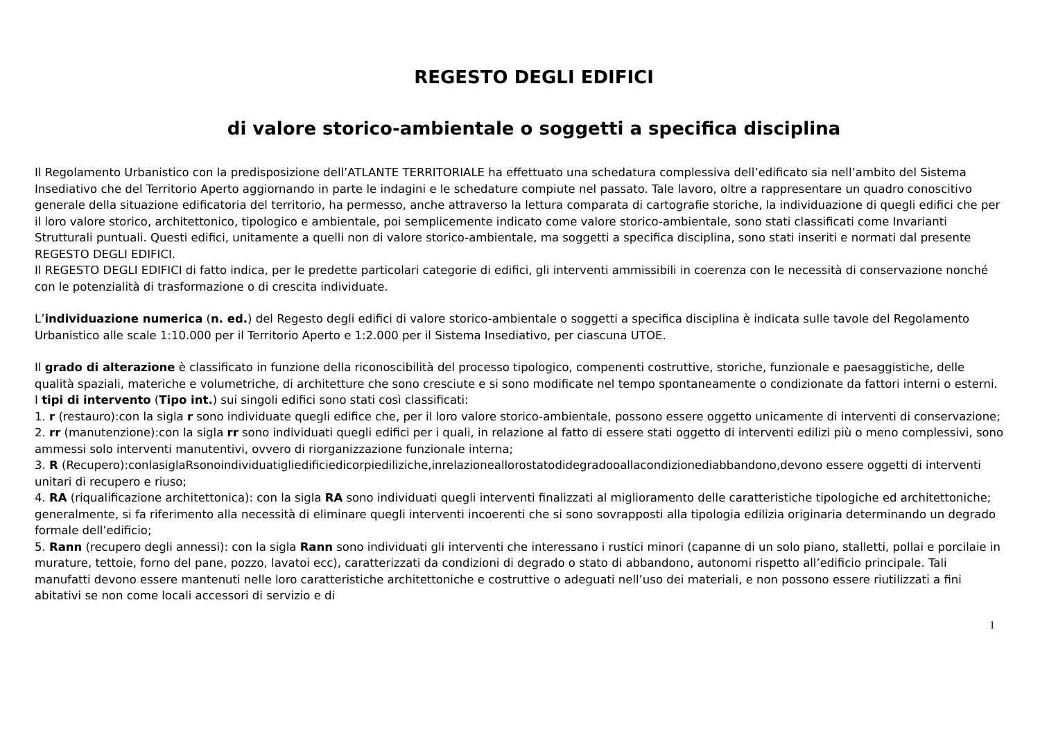REGESTO DEGLI EDIFICI
di valore storico-ambientale o soggetti a specifica disciplina
Il Regolamento Urbanistico con la predisposizione dell’ATLANTE TERRITORIALE ha effettuato una schedatura complessiva dell’edificato sia nell’ambito del Sistema Insediativo che del Territorio Aperto aggiornando in parte le indagini e le schedature compiute nel passato. Tale lavoro, oltre a rappresentare un quadro conoscitivo generale della situazione edificatoria del territorio, ha permesso, anche attraverso la lettura comparata di cartografie storiche, la individuazione di quegli edifici che per il loro valore storico, architettonico, tipologico e ambientale, poi semplicemente indicato come valore storico-ambientale, sono stati classificati come Invarianti Strutturali puntuali. Questi edifici, unitamente a quelli non di valore storico-ambientale, ma soggetti a specifica disciplina, sono stati inseriti e normati dal presente REGESTO DEGLI EDIFICI.
Il REGESTO DEGLI EDIFICI di fatto indica, per le predette particolari categorie di edifici, gli interventi ammissibili in coerenza con le necessità di conservazione nonché con le potenzialità di trasformazione o di crescita individuate.
L’individuazione numerica (n. ed.) del Regesto degli edifici di valore storico-ambientale o soggetti a specifica disciplina è indicata sulle tavole del Regolamento Urbanistico alle scale 1:10.000 per il Territorio Aperto e 1:2.000 per il Sistema Insediativo, per ciascuna UTOE.
Il grado di alterazione è classificato in funzione della riconoscibilità del processo tipologico, compenenti costruttive, storiche, funzionale e paesaggistiche, delle qualità spaziali, materiche e volumetriche, di architetture che sono cresciute e si sono modificate nel tempo spontaneamente o condizionate da fattori interni o esterni.
I tipi di intervento (Tipo int.) sui singoli edifici sono stati così classificati:
1. r (restauro):con la sigla r sono individuate quegli edifice che, per il loro valore storico-ambientale, possono essere oggetto unicamente di interventi di conservazione;
2. rr (manutenzione):con la sigla rr sono individuati quegli edifici per i quali, in relazione al fatto di essere stati oggetto di interventi edilizi più o meno complessivi, sono ammessi solo interventi manutentivi, ovvero di riorganizzazione funzionale interna;
3. R (Recupero):conlasiglaRsonoindividuatigliedificiedicorpiediliziche,inrelazioneallorostatodidegradooallacondizionediabbandono,devono essere oggetti di interventi unitari di recupero e riuso;
4. RA (riqualificazione architettonica): con la sigla RA sono individuati quegli interventi finalizzati al miglioramento delle caratteristiche tipologiche ed architettoniche; generalmente, si fa riferimento alla necessità di eliminare quegli interventi incoerenti che si sono sovrapposti alla tipologia edilizia originaria determinando un degrado formale dell’edificio;
5. Rann (recupero degli annessi): con la sigla Rann sono individuati gli interventi che interessano i rustici minori (capanne di un solo piano, stalletti, pollai e porcilaie in murature, tettoie, forno del pane, pozzo, lavatoi ecc), caratterizzati da condizioni di degrado o stato di abbandono, autonomi rispetto all’edificio principale. Tali manufatti devono essere mantenuti nelle loro caratteristiche architettoniche e costruttive o adeguati nell’uso dei materiali, e non possono essere riutilizzati a fini abitativi se non come locali accessori di servizio e di
1